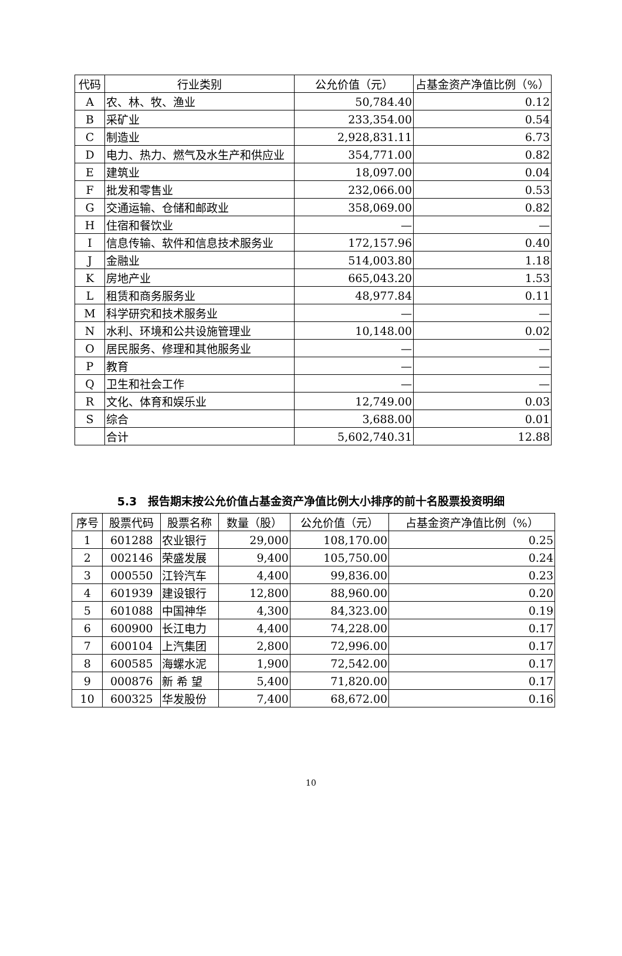| 代码 | 行业类别 | 公允价值（元） | 占基金资产净值比例（%） |
| --- | --- | --- | --- |
| A | 农、林、牧、渔业 | 50,784.40 | 0.12 |
| B | 采矿业 | 233,354.00 | 0.54 |
| C | 制造业 | 2,928,831.11 | 6.73 |
| D | 电力、热力、燃气及水生产和供应业 | 354,771.00 | 0.82 |
| E | 建筑业 | 18,097.00 | 0.04 |
| F | 批发和零售业 | 232,066.00 | 0.53 |
| G | 交通运输、仓储和邮政业 | 358,069.00 | 0.82 |
| H | 住宿和餐饮业 | — | — |
| I | 信息传输、软件和信息技术服务业 | 172,157.96 | 0.40 |
| J | 金融业 | 514,003.80 | 1.18 |
| K | 房地产业 | 665,043.20 | 1.53 |
| L | 租赁和商务服务业 | 48,977.84 | 0.11 |
| M | 科学研究和技术服务业 | — | — |
| N | 水利、环境和公共设施管理业 | 10,148.00 | 0.02 |
| O | 居民服务、修理和其他服务业 | — | — |
| P | 教育 | — | — |
| Q | 卫生和社会工作 | — | — |
| R | 文化、体育和娱乐业 | 12,749.00 | 0.03 |
| S | 综合 | 3,688.00 | 0.01 |
| | 合计 | 5,602,740.31 | 12.88 |
5.3　报告期末按公允价值占基金资产净值比例大小排序的前十名股票投资明细
| 序号 | 股票代码 | 股票名称 | 数量（股） | 公允价值（元） | 占基金资产净值比例（%） |
| --- | --- | --- | --- | --- | --- |
| 1 | 601288 | 农业银行 | 29,000 | 108,170.00 | 0.25 |
| 2 | 002146 | 荣盛发展 | 9,400 | 105,750.00 | 0.24 |
| 3 | 000550 | 江铃汽车 | 4,400 | 99,836.00 | 0.23 |
| 4 | 601939 | 建设银行 | 12,800 | 88,960.00 | 0.20 |
| 5 | 601088 | 中国神华 | 4,300 | 84,323.00 | 0.19 |
| 6 | 600900 | 长江电力 | 4,400 | 74,228.00 | 0.17 |
| 7 | 600104 | 上汽集团 | 2,800 | 72,996.00 | 0.17 |
| 8 | 600585 | 海螺水泥 | 1,900 | 72,542.00 | 0.17 |
| 9 | 000876 | 新 希 望 | 5,400 | 71,820.00 | 0.17 |
| 10 | 600325 | 华发股份 | 7,400 | 68,672.00 | 0.16 |
10